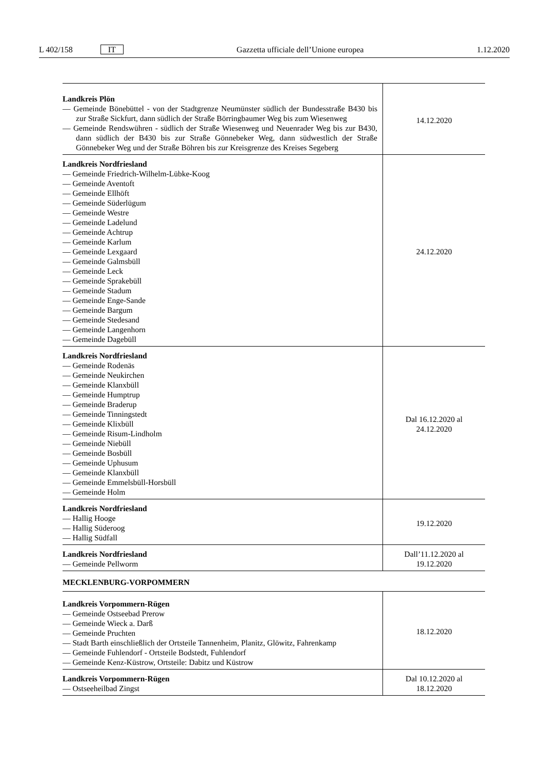L 402/158 IT Gazzetta ufficiale dell’Unione europea 1.12.2020
| Landkreis Plön — Gemeinde Bönebüttel - von der Stadtgrenze Neumünster südlich der Bundesstraße B430 bis zur Straße Sickfurt, dann südlich der Straße Börringbaumer Weg bis zum Wiesenweg — Gemeinde Rendswühren - südlich der Straße Wiesenweg und Neuenrader Weg bis zur B430, dann südlich der B430 bis zur Straße Gönnebeker Weg, dann südwestlich der Straße Gönnebeker Weg und der Straße Böhren bis zur Kreisgrenze des Kreises Segeberg | 14.12.2020 |
| Landkreis Nordfriesland — Gemeinde Friedrich-Wilhelm-Lübke-Koog — Gemeinde Aventoft — Gemeinde Ellhöft — Gemeinde Süderlügum — Gemeinde Westre — Gemeinde Ladelund — Gemeinde Achtrup — Gemeinde Karlum — Gemeinde Lexgaard — Gemeinde Galmsbüll — Gemeinde Leck — Gemeinde Sprakebüll — Gemeinde Stadum — Gemeinde Enge-Sande — Gemeinde Bargum — Gemeinde Stedesand — Gemeinde Langenhorn — Gemeinde Dagebüll | 24.12.2020 |
| Landkreis Nordfriesland — Gemeinde Rodenäs — Gemeinde Neukirchen — Gemeinde Klanxbüll — Gemeinde Humptrup — Gemeinde Braderup — Gemeinde Tinningstedt — Gemeinde Klixbüll — Gemeinde Risum-Lindholm — Gemeinde Niebüll — Gemeinde Bosbüll — Gemeinde Uphusum — Gemeinde Klanxbüll — Gemeinde Emmelsbüll-Horsbüll — Gemeinde Holm | Dal 16.12.2020 al 24.12.2020 |
| Landkreis Nordfriesland — Hallig Hooge — Hallig Süderoog — Hallig Südfall | 19.12.2020 |
| Landkreis Nordfriesland — Gemeinde Pellworm | Dall’11.12.2020 al 19.12.2020 |
| MECKLENBURG-VORPOMMERN | |
| Landkreis Vorpommern-Rügen — Gemeinde Ostseebad Prerow — Gemeinde Wieck a. Darß — Gemeinde Pruchten — Stadt Barth einschließlich der Ortsteile Tannenheim, Planitz, Glöwitz, Fahrenkamp — Gemeinde Fuhlendorf - Ortsteile Bodstedt, Fuhlendorf — Gemeinde Kenz-Küstrow, Ortsteile: Dabitz und Küstrow | 18.12.2020 |
| Landkreis Vorpommern-Rügen — Ostseeheilbad Zingst | Dal 10.12.2020 al 18.12.2020 |